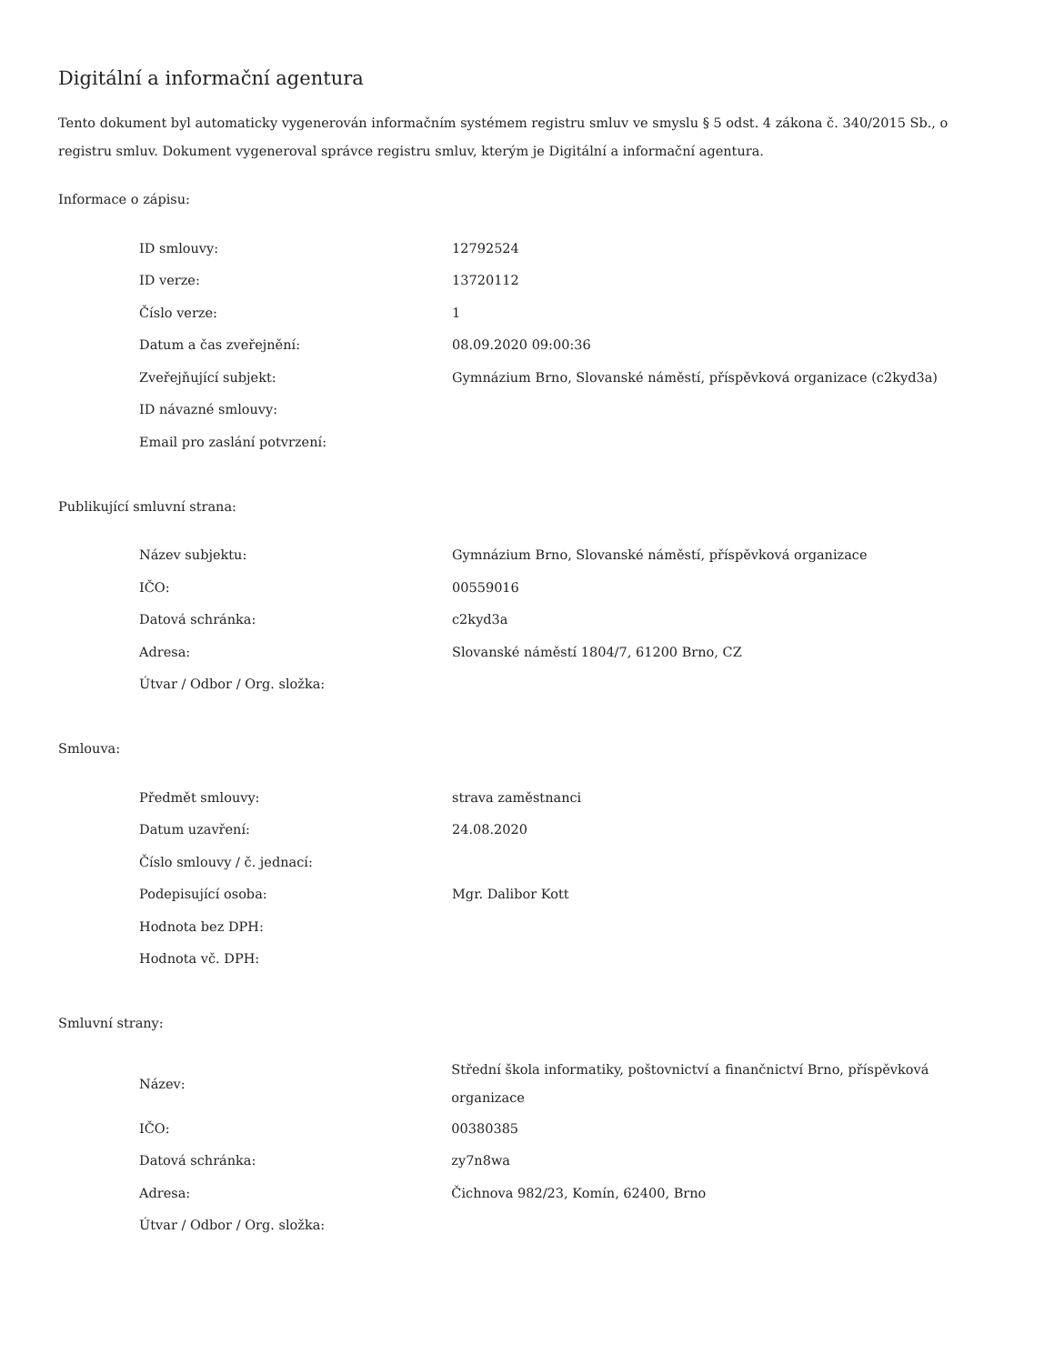Digitální a informační agentura
Tento dokument byl automaticky vygenerován informačním systémem registru smluv ve smyslu § 5 odst. 4 zákona č. 340/2015 Sb., o registru smluv. Dokument vygeneroval správce registru smluv, kterým je Digitální a informační agentura.
Informace o zápisu:
| ID smlouvy: | 12792524 |
| ID verze: | 13720112 |
| Číslo verze: | 1 |
| Datum a čas zveřejnění: | 08.09.2020 09:00:36 |
| Zveřejňující subjekt: | Gymnázium Brno, Slovanské náměstí, příspěvková organizace (c2kyd3a) |
| ID návazné smlouvy: | |
| Email pro zaslání potvrzení: | |
Publikující smluvní strana:
| Název subjektu: | Gymnázium Brno, Slovanské náměstí, příspěvková organizace |
| IČO: | 00559016 |
| Datová schránka: | c2kyd3a |
| Adresa: | Slovanské náměstí 1804/7, 61200 Brno, CZ |
| Útvar / Odbor / Org. složka: | |
Smlouva:
| Předmět smlouvy: | strava zaměstnanci |
| Datum uzavření: | 24.08.2020 |
| Číslo smlouvy / č. jednací: | |
| Podepisující osoba: | Mgr. Dalibor Kott |
| Hodnota bez DPH: | |
| Hodnota vč. DPH: | |
Smluvní strany:
| Název: | Střední škola informatiky, poštovnictví a finančnictví Brno, příspěvková organizace |
| IČO: | 00380385 |
| Datová schránka: | zy7n8wa |
| Adresa: | Čichnova 982/23, Komín, 62400, Brno |
| Útvar / Odbor / Org. složka: | |